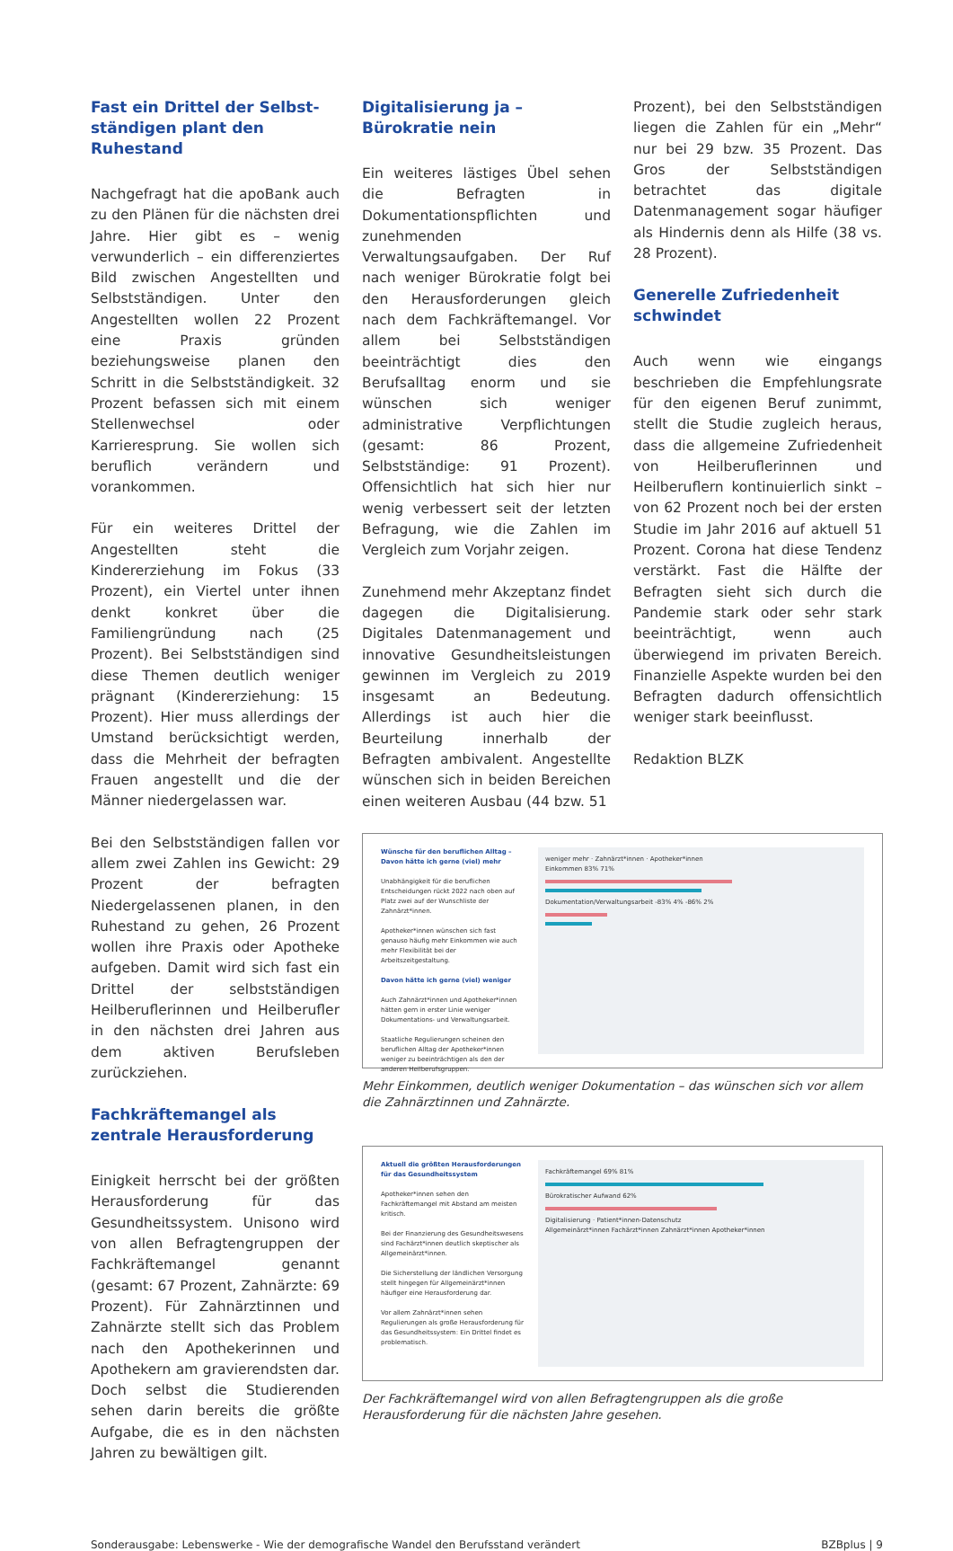Fast ein Drittel der Selbst­ständigen plant den Ruhestand
Nachgefragt hat die apoBank auch zu den Plänen für die nächsten drei Jahre. Hier gibt es – wenig verwunderlich – ein differenziertes Bild zwischen Angestell­ten und Selbstständigen. Unter den Angestellten wollen 22 Prozent eine Praxis gründen beziehungsweise planen den Schritt in die Selbstständigkeit. 32 Prozent befassen sich mit einem Stellenwechsel oder Karrieresprung. Sie wollen sich beruflich verändern und vorankommen.
Für ein weiteres Drittel der Angestellten steht die Kindererziehung im Fokus (33 Prozent), ein Viertel unter ihnen denkt konkret über die Familiengründung nach (25 Prozent). Bei Selbstständigen sind diese Themen deutlich weniger prägnant (Kindererziehung: 15 Prozent). Hier muss allerdings der Umstand berücksichtigt werden, dass die Mehrheit der befragten Frauen angestellt und die der Männer niedergelassen war.
Bei den Selbstständigen fallen vor allem zwei Zahlen ins Gewicht: 29 Prozent der befragten Niedergelassenen planen, in den Ruhestand zu gehen, 26 Prozent wollen ihre Praxis oder Apotheke aufgeben. Damit wird sich fast ein Drittel der selbstständigen Heilberuflerinnen und Heilberufler in den nächsten drei Jahren aus dem aktiven Berufsleben zurückziehen.
Fachkräftemangel als zentrale Herausforderung
Einigkeit herrscht bei der größten Herausforderung für das Gesundheitssystem. Unisono wird von allen Befragtengruppen der Fachkräftemangel genannt (gesamt: 67 Prozent, Zahnärzte: 69 Prozent). Für Zahnärztinnen und Zahnärzte stellt sich das Problem nach den Apothekerinnen und Apothekern am gravierendsten dar. Doch selbst die Studierenden sehen darin bereits die größte Aufgabe, die es in den nächsten Jahren zu bewältigen gilt.
Digitalisierung ja – Bürokratie nein
Ein weiteres lästiges Übel sehen die Befragten in Dokumentationspflichten und zunehmenden Verwaltungsaufgaben. Der Ruf nach weniger Bürokratie folgt bei den Herausforderungen gleich nach dem Fachkräftemangel. Vor allem bei Selbstständigen beeinträchtigt dies den Berufsalltag enorm und sie wünschen sich weniger administrative Verpflichtungen (gesamt: 86 Prozent, Selbstständige: 91 Prozent). Offensichtlich hat sich hier nur wenig verbessert seit der letzten Befragung, wie die Zahlen im Vergleich zum Vorjahr zeigen.
Zunehmend mehr Akzeptanz findet dagegen die Digitalisierung. Digitales Datenmanagement und innovative Gesundheitsleistungen gewinnen im Vergleich zu 2019 insgesamt an Bedeutung. Allerdings ist auch hier die Beurteilung innerhalb der Befragten ambivalent. Angestellte wünschen sich in beiden Bereichen einen weiteren Ausbau (44 bzw. 51
Prozent), bei den Selbstständigen liegen die Zahlen für ein „Mehr“ nur bei 29 bzw. 35 Prozent. Das Gros der Selbstständigen betrachtet das digitale Datenmanagement sogar häufiger als Hindernis denn als Hilfe (38 vs. 28 Prozent).
Generelle Zufriedenheit schwindet
Auch wenn wie eingangs beschrieben die Empfehlungsrate für den eigenen Beruf zunimmt, stellt die Studie zugleich heraus, dass die allgemeine Zufriedenheit von Heilberuflerinnen und Heilberuflern kontinuierlich sinkt – von 62 Prozent noch bei der ersten Studie im Jahr 2016 auf aktuell 51 Prozent. Corona hat diese Tendenz verstärkt. Fast die Hälfte der Befragten sieht sich durch die Pandemie stark oder sehr stark beeinträchtigt, wenn auch überwiegend im privaten Bereich. Finanzielle Aspekte wurden bei den Befragten dadurch offensichtlich weniger stark beeinflusst.
Redaktion BLZK
Wünsche für den beruflichen Alltag – Davon hätte ich gerne (viel) mehr
Unabhängigkeit für die beruflichen Entscheidungen rückt 2022 nach oben auf Platz zwei auf der Wunschliste der Zahnärzt*innen.
Apotheker*innen wünschen sich fast genauso häufig mehr Einkommen wie auch mehr Flexibilität bei der Arbeitszeitgestaltung.
Davon hätte ich gerne (viel) weniger
Auch Zahnärzt*innen und Apotheker*innen hätten gern in erster Linie weniger Dokumentations- und Verwaltungsarbeit.
Staatliche Regulierungen scheinen den beruflichen Alltag der Apotheker*innen weniger zu beeinträchtigen als den der anderen Heilberufsgruppen.
weniger mehr · Zahnärzt*innen · Apotheker*innen
Einkommen 83% 71%
Dokumentation/Verwaltungsarbeit -83% 4% -86% 2%
Mehr Einkommen, deutlich weniger Dokumentation – das wünschen sich vor allem die Zahnärztinnen und Zahnärzte.
Aktuell die größten Herausforderungen für das Gesundheitssystem
Apotheker*innen sehen den Fachkräftemangel mit Abstand am meisten kritisch.
Bei der Finanzierung des Gesundheitswesens sind Fachärzt*innen deutlich skeptischer als Allgemeinärzt*innen.
Die Sicherstellung der ländlichen Versorgung stellt hingegen für Allgemeinärzt*innen häufiger eine Herausforderung dar.
Vor allem Zahnärzt*innen sehen Regulierungen als große Herausforderung für das Gesundheitssystem: Ein Drittel findet es problematisch.
Fachkräftemangel 69% 81%
Bürokratischer Aufwand 62%
Digitalisierung · Patient*innen-Datenschutz
Allgemeinärzt*innen Fachärzt*innen Zahnärzt*innen Apotheker*innen
Der Fachkräftemangel wird von allen Befragtengruppen als die große Herausforderung für die nächsten Jahre gesehen.
Sonderausgabe: Lebenswerke - Wie der demografische Wandel den Berufsstand verändert BZBplus | 9